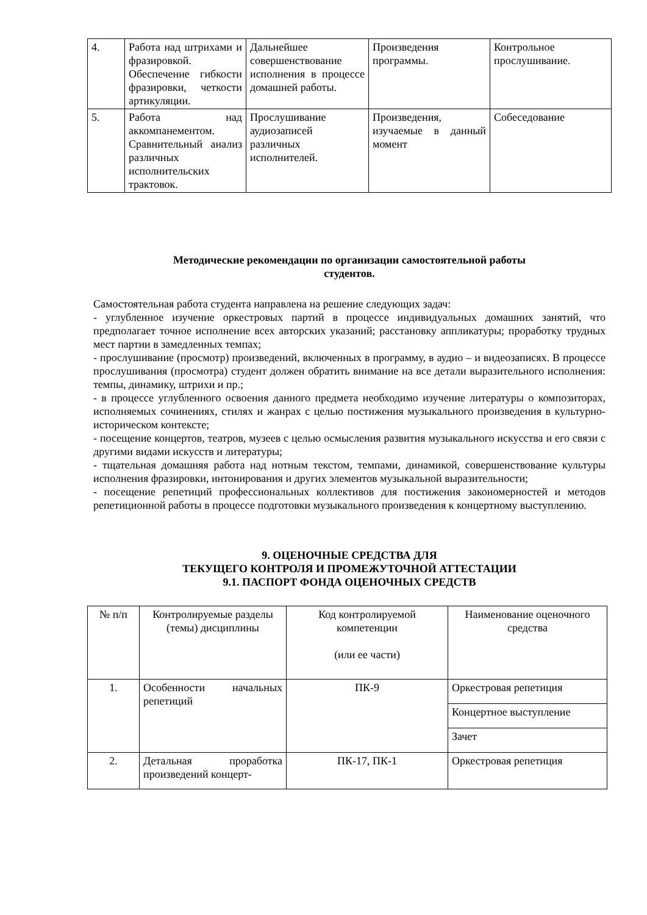| 4. | Работа над штрихами и фразировкой. Обеспечение гибкости фразировки, четкости артикуляции. | Дальнейшее совершенствование исполнения в процессе домашней работы. | Произведения программы. | Контрольное прослушивание. |
| 5. | Работа над аккомпанементом. Сравнительный анализ различных исполнительских трактовок. | Прослушивание аудиозаписей различных исполнителей. | Произведения, изучаемые в данный момент | Собеседование |
Методические рекомендации по организации самостоятельной работы
студентов.
Самостоятельная работа студента направлена на решение следующих задач:
- углубленное изучение оркестровых партий в процессе индивидуальных домашних занятий, что предполагает точное исполнение всех авторских указаний; расстановку аппликатуры; проработку трудных мест партии в замедленных темпах;
- прослушивание (просмотр) произведений, включенных в программу, в аудио – и видеозаписях. В процессе прослушивания (просмотра) студент должен обратить внимание на все детали выразительного исполнения: темпы, динамику, штрихи и пр.;
- в процессе углубленного освоения данного предмета необходимо изучение литературы о композиторах, исполняемых сочинениях, стилях и жанрах с целью постижения музыкального произведения в культурно-историческом контексте;
- посещение концертов, театров, музеев с целью осмысления развития музыкального искусства и его связи с другими видами искусств и литературы;
- тщательная домашняя работа над нотным текстом, темпами, динамикой, совершенствование культуры исполнения фразировки, интонирования и других элементов музыкальной выразительности;
- посещение репетиций профессиональных коллективов для постижения закономерностей и методов репетиционной работы в процессе подготовки музыкального произведения к концертному выступлению.
9. ОЦЕНОЧНЫЕ СРЕДСТВА ДЛЯ
ТЕКУЩЕГО КОНТРОЛЯ И ПРОМЕЖУТОЧНОЙ АТТЕСТАЦИИ
9.1. ПАСПОРТ ФОНДА ОЦЕНОЧНЫХ СРЕДСТВ
| № п/п | Контролируемые разделы (темы) дисциплины | Код контролируемой компетенции (или ее части) | Наименование оценочного средства |
| --- | --- | --- | --- |
| 1. | Особенности начальных репетиций | ПК-9 | Оркестровая репетиция |
| | | | Концертное выступление |
| | | | Зачет |
| 2. | Детальная проработка произведений концерт- | ПК-17, ПК-1 | Оркестровая репетиция |